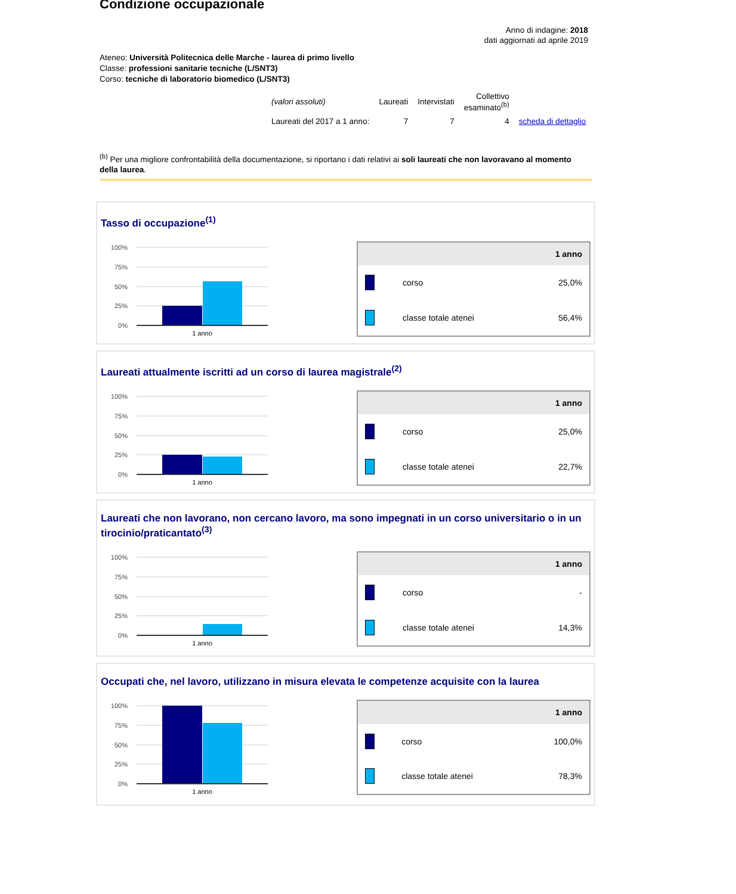Condizione occupazionale
Anno di indagine: 2018
dati aggiornati ad aprile 2019
Ateneo: Università Politecnica delle Marche - laurea di primo livello
Classe: professioni sanitarie tecniche (L/SNT3)
Corso: tecniche di laboratorio biomedico (L/SNT3)
| (valori assoluti) | Laureati | Intervistati | Collettivo esaminato<sup>(b)</sup> | |
| Laureati del 2017 a 1 anno: | 7 | 7 | 4 | scheda di dettaglio |
<sup>(b)</sup> Per una migliore confrontabilità della documentazione, si riportano i dati relativi ai soli laureati che non lavoravano al momento della laurea.
Tasso di occupazione<sup>(1)</sup>
100%
75%
50%
25%
0%
1 anno
| 1 anno | | |
| --- | --- | --- |
| | corso | 25,0% |
| | classe totale atenei | 56,4% |
Laureati attualmente iscritti ad un corso di laurea magistrale<sup>(2)</sup>
100%
75%
50%
25%
0%
1 anno
| 1 anno | | |
| --- | --- | --- |
| | corso | 25,0% |
| | classe totale atenei | 22,7% |
Laureati che non lavorano, non cercano lavoro, ma sono impegnati in un corso universitario o in un tirocinio/praticantato<sup>(3)</sup>
100%
75%
50%
25%
0%
1 anno
| 1 anno | | |
| --- | --- | --- |
| | corso | - |
| | classe totale atenei | 14,3% |
Occupati che, nel lavoro, utilizzano in misura elevata le competenze acquisite con la laurea
100%
75%
50%
25%
0%
1 anno
| 1 anno | | |
| --- | --- | --- |
| | corso | 100,0% |
| | classe totale atenei | 78,3% |